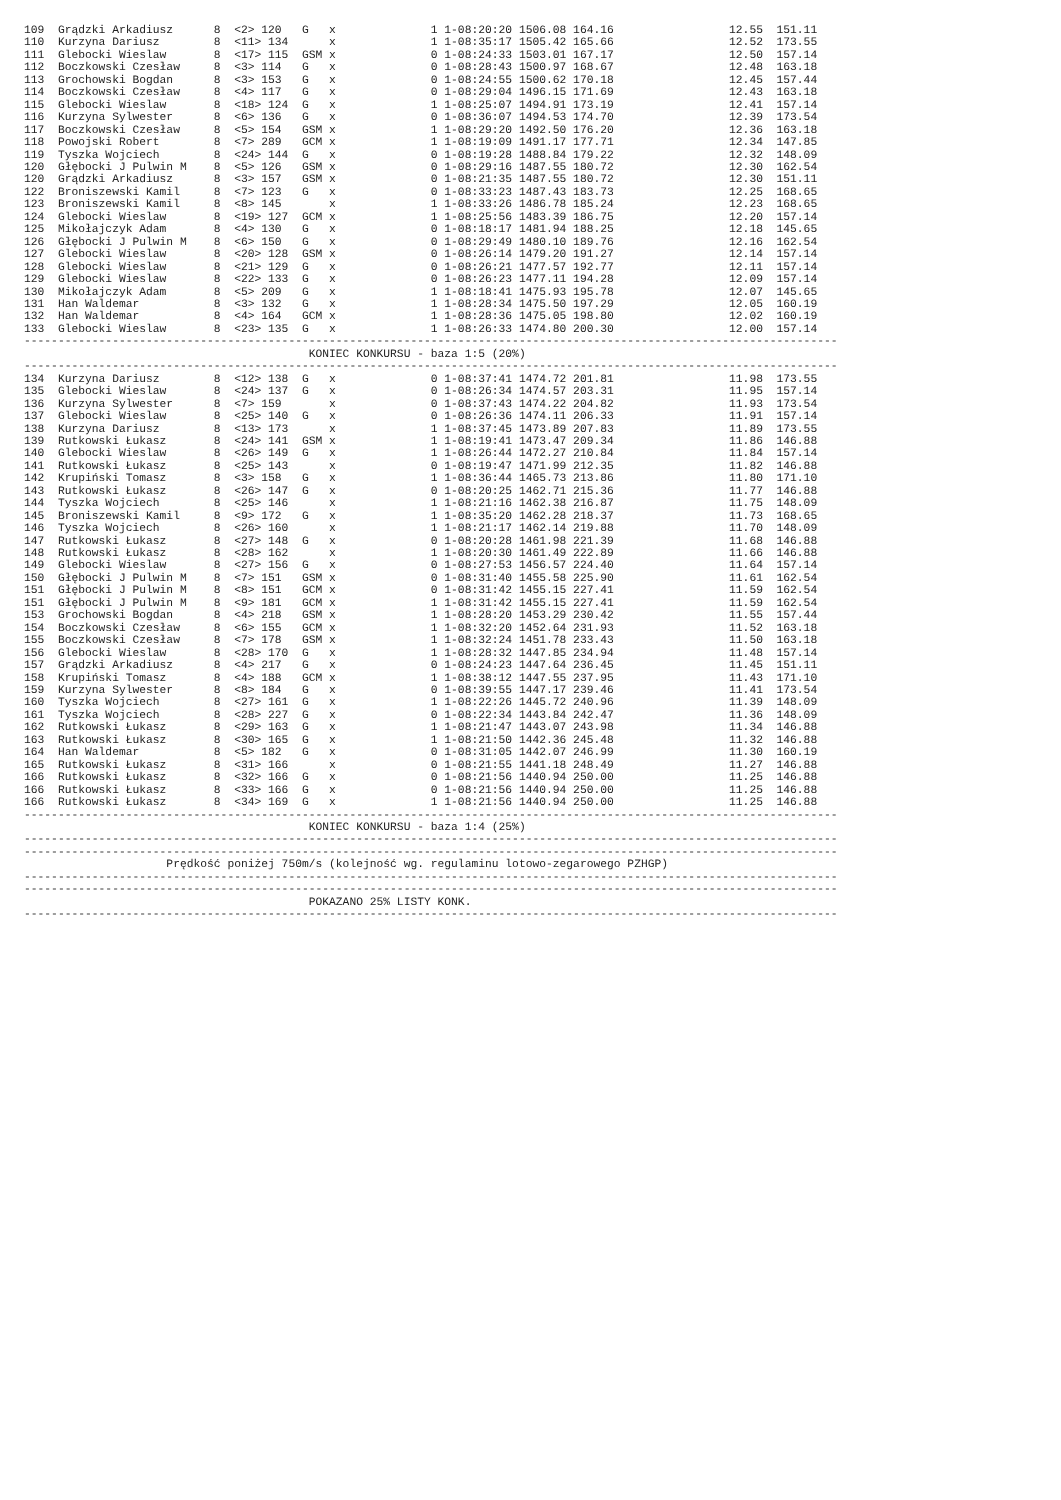109  Grądzki Arkadiusz      8  <2> 120   G   x              1 1-08:20:20 1506.08 164.16                 12.55  151.11
110  Kurzyna Dariusz        8  <11> 134      x              1 1-08:35:17 1505.42 165.66                 12.52  173.55
111  Glebocki Wieslaw       8  <17> 115  GSM x              0 1-08:24:33 1503.01 167.17                 12.50  157.14
112  Boczkowski Czesław     8  <3> 114   G   x              0 1-08:28:43 1500.97 168.67                 12.48  163.18
113  Grochowski Bogdan      8  <3> 153   G   x              0 1-08:24:55 1500.62 170.18                 12.45  157.44
114  Boczkowski Czesław     8  <4> 117   G   x              0 1-08:29:04 1496.15 171.69                 12.43  163.18
115  Glebocki Wieslaw       8  <18> 124  G   x              1 1-08:25:07 1494.91 173.19                 12.41  157.14
116  Kurzyna Sylwester      8  <6> 136   G   x              0 1-08:36:07 1494.53 174.70                 12.39  173.54
117  Boczkowski Czesław     8  <5> 154   GSM x              1 1-08:29:20 1492.50 176.20                 12.36  163.18
118  Powojski Robert        8  <7> 289   GCM x              1 1-08:19:09 1491.17 177.71                 12.34  147.85
119  Tyszka Wojciech        8  <24> 144  G   x              0 1-08:19:28 1488.84 179.22                 12.32  148.09
120  Głębocki J Pulwin M    8  <5> 126   GSM x              0 1-08:29:16 1487.55 180.72                 12.30  162.54
120  Grądzki Arkadiusz      8  <3> 157   GSM x              0 1-08:21:35 1487.55 180.72                 12.30  151.11
122  Broniszewski Kamil     8  <7> 123   G   x              0 1-08:33:23 1487.43 183.73                 12.25  168.65
123  Broniszewski Kamil     8  <8> 145       x              1 1-08:33:26 1486.78 185.24                 12.23  168.65
124  Glebocki Wieslaw       8  <19> 127  GCM x              1 1-08:25:56 1483.39 186.75                 12.20  157.14
125  Mikołajczyk Adam       8  <4> 130   G   x              0 1-08:18:17 1481.94 188.25                 12.18  145.65
126  Głębocki J Pulwin M    8  <6> 150   G   x              0 1-08:29:49 1480.10 189.76                 12.16  162.54
127  Glebocki Wieslaw       8  <20> 128  GSM x              0 1-08:26:14 1479.20 191.27                 12.14  157.14
128  Glebocki Wieslaw       8  <21> 129  G   x              0 1-08:26:21 1477.57 192.77                 12.11  157.14
129  Glebocki Wieslaw       8  <22> 133  G   x              0 1-08:26:23 1477.11 194.28                 12.09  157.14
130  Mikołajczyk Adam       8  <5> 209   G   x              1 1-08:18:41 1475.93 195.78                 12.07  145.65
131  Han Waldemar           8  <3> 132   G   x              1 1-08:28:34 1475.50 197.29                 12.05  160.19
132  Han Waldemar           8  <4> 164   GCM x              1 1-08:28:36 1475.05 198.80                 12.02  160.19
133  Glebocki Wieslaw       8  <23> 135  G   x              1 1-08:26:33 1474.80 200.30                 12.00  157.14
------------------------------------------------------------------------------------------------------------------------
                                          KONIEC KONKURSU - baza 1:5 (20%)
------------------------------------------------------------------------------------------------------------------------
134  Kurzyna Dariusz        8  <12> 138  G   x              0 1-08:37:41 1474.72 201.81                 11.98  173.55
135  Glebocki Wieslaw       8  <24> 137  G   x              0 1-08:26:34 1474.57 203.31                 11.95  157.14
136  Kurzyna Sylwester      8  <7> 159       x              0 1-08:37:43 1474.22 204.82                 11.93  173.54
137  Glebocki Wieslaw       8  <25> 140  G   x              0 1-08:26:36 1474.11 206.33                 11.91  157.14
138  Kurzyna Dariusz        8  <13> 173      x              1 1-08:37:45 1473.89 207.83                 11.89  173.55
139  Rutkowski Łukasz       8  <24> 141  GSM x              1 1-08:19:41 1473.47 209.34                 11.86  146.88
140  Glebocki Wieslaw       8  <26> 149  G   x              1 1-08:26:44 1472.27 210.84                 11.84  157.14
141  Rutkowski Łukasz       8  <25> 143      x              0 1-08:19:47 1471.99 212.35                 11.82  146.88
142  Krupiński Tomasz       8  <3> 158   G   x              1 1-08:36:44 1465.73 213.86                 11.80  171.10
143  Rutkowski Łukasz       8  <26> 147  G   x              0 1-08:20:25 1462.71 215.36                 11.77  146.88
144  Tyszka Wojciech        8  <25> 146      x              1 1-08:21:16 1462.38 216.87                 11.75  148.09
145  Broniszewski Kamil     8  <9> 172   G   x              1 1-08:35:20 1462.28 218.37                 11.73  168.65
146  Tyszka Wojciech        8  <26> 160      x              1 1-08:21:17 1462.14 219.88                 11.70  148.09
147  Rutkowski Łukasz       8  <27> 148  G   x              0 1-08:20:28 1461.98 221.39                 11.68  146.88
148  Rutkowski Łukasz       8  <28> 162      x              1 1-08:20:30 1461.49 222.89                 11.66  146.88
149  Glebocki Wieslaw       8  <27> 156  G   x              0 1-08:27:53 1456.57 224.40                 11.64  157.14
150  Głębocki J Pulwin M    8  <7> 151   GSM x              0 1-08:31:40 1455.58 225.90                 11.61  162.54
151  Głębocki J Pulwin M    8  <8> 151   GCM x              0 1-08:31:42 1455.15 227.41                 11.59  162.54
151  Głębocki J Pulwin M    8  <9> 181   GCM x              1 1-08:31:42 1455.15 227.41                 11.59  162.54
153  Grochowski Bogdan      8  <4> 218   GSM x              1 1-08:28:20 1453.29 230.42                 11.55  157.44
154  Boczkowski Czesław     8  <6> 155   GCM x              1 1-08:32:20 1452.64 231.93                 11.52  163.18
155  Boczkowski Czesław     8  <7> 178   GSM x              1 1-08:32:24 1451.78 233.43                 11.50  163.18
156  Glebocki Wieslaw       8  <28> 170  G   x              1 1-08:28:32 1447.85 234.94                 11.48  157.14
157  Grądzki Arkadiusz      8  <4> 217   G   x              0 1-08:24:23 1447.64 236.45                 11.45  151.11
158  Krupiński Tomasz       8  <4> 188   GCM x              1 1-08:38:12 1447.55 237.95                 11.43  171.10
159  Kurzyna Sylwester      8  <8> 184   G   x              0 1-08:39:55 1447.17 239.46                 11.41  173.54
160  Tyszka Wojciech        8  <27> 161  G   x              1 1-08:22:26 1445.72 240.96                 11.39  148.09
161  Tyszka Wojciech        8  <28> 227  G   x              0 1-08:22:34 1443.84 242.47                 11.36  148.09
162  Rutkowski Łukasz       8  <29> 163  G   x              1 1-08:21:47 1443.07 243.98                 11.34  146.88
163  Rutkowski Łukasz       8  <30> 165  G   x              1 1-08:21:50 1442.36 245.48                 11.32  146.88
164  Han Waldemar           8  <5> 182   G   x              0 1-08:31:05 1442.07 246.99                 11.30  160.19
165  Rutkowski Łukasz       8  <31> 166      x              0 1-08:21:55 1441.18 248.49                 11.27  146.88
166  Rutkowski Łukasz       8  <32> 166  G   x              0 1-08:21:56 1440.94 250.00                 11.25  146.88
166  Rutkowski Łukasz       8  <33> 166  G   x              0 1-08:21:56 1440.94 250.00                 11.25  146.88
166  Rutkowski Łukasz       8  <34> 169  G   x              1 1-08:21:56 1440.94 250.00                 11.25  146.88
------------------------------------------------------------------------------------------------------------------------
                                          KONIEC KONKURSU - baza 1:4 (25%)
------------------------------------------------------------------------------------------------------------------------
------------------------------------------------------------------------------------------------------------------------
                     Prędkość poniżej 750m/s (kolejność wg. regulaminu lotowo-zegarowego PZHGP)
------------------------------------------------------------------------------------------------------------------------
------------------------------------------------------------------------------------------------------------------------
                                          POKAZANO 25% LISTY KONK.
------------------------------------------------------------------------------------------------------------------------